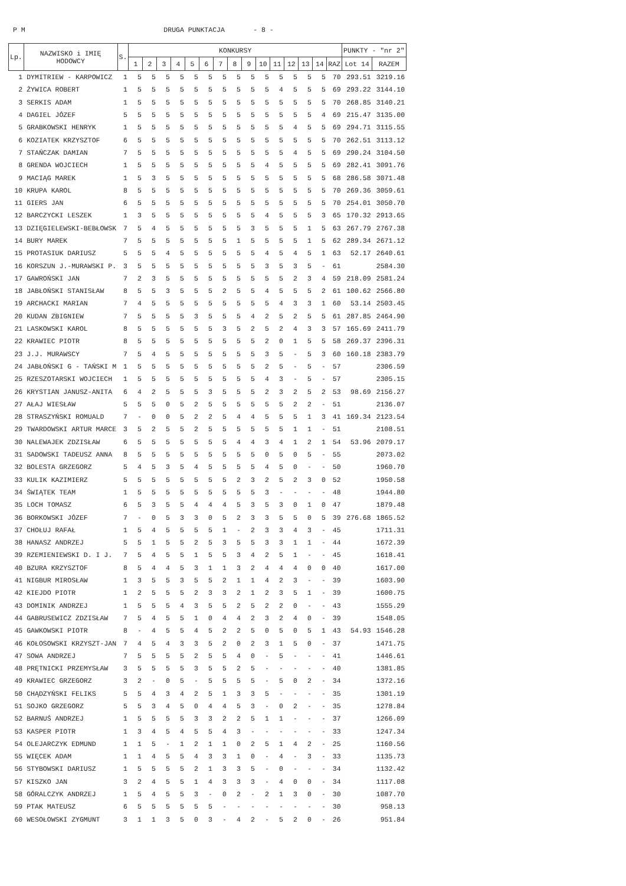P M DRUGA PUNKTACJA - 8 -
| Lp. | NAZWISKO i IMIĘ HODOWCY | S. | KONKURSY | | | | | | | | | | | | | | | PUNKTY - "nr 2" | |
| --- | --- | --- | --- | --- | --- | --- | --- | --- | --- | --- | --- | --- | --- | --- | --- | --- | --- | --- | --- |
| | | | 1 | 2 | 3 | 4 | 5 | 6 | 7 | 8 | 9 | 10 | 11 | 12 | 13 | 14 | RAZ | Lot 14 | RAZEM |
| 1 | DYMITRIEW - KARPOWICZ | 1 | 5 | 5 | 5 | 5 | 5 | 5 | 5 | 5 | 5 | 5 | 5 | 5 | 5 | 5 | 70 | 293.51 | 3219.16 |
| 2 | ŻYWICA ROBERT | 1 | 5 | 5 | 5 | 5 | 5 | 5 | 5 | 5 | 5 | 5 | 4 | 5 | 5 | 5 | 69 | 293.22 | 3144.10 |
| 3 | SERKIS ADAM | 1 | 5 | 5 | 5 | 5 | 5 | 5 | 5 | 5 | 5 | 5 | 5 | 5 | 5 | 5 | 70 | 268.85 | 3140.21 |
| 4 | DAGIEL JÓZEF | 5 | 5 | 5 | 5 | 5 | 5 | 5 | 5 | 5 | 5 | 5 | 5 | 5 | 5 | 4 | 69 | 215.47 | 3135.00 |
| 5 | GRABKOWSKI HENRYK | 1 | 5 | 5 | 5 | 5 | 5 | 5 | 5 | 5 | 5 | 5 | 5 | 4 | 5 | 5 | 69 | 294.71 | 3115.55 |
| 6 | KOZIATEK KRZYSZTOF | 6 | 5 | 5 | 5 | 5 | 5 | 5 | 5 | 5 | 5 | 5 | 5 | 5 | 5 | 5 | 70 | 262.51 | 3113.12 |
| 7 | STAŃCZAK DAMIAN | 7 | 5 | 5 | 5 | 5 | 5 | 5 | 5 | 5 | 5 | 5 | 5 | 4 | 5 | 5 | 69 | 290.24 | 3104.50 |
| 8 | GRENDA WOJCIECH | 1 | 5 | 5 | 5 | 5 | 5 | 5 | 5 | 5 | 5 | 4 | 5 | 5 | 5 | 5 | 69 | 282.41 | 3091.76 |
| 9 | MACIĄG MAREK | 1 | 5 | 3 | 5 | 5 | 5 | 5 | 5 | 5 | 5 | 5 | 5 | 5 | 5 | 5 | 68 | 286.58 | 3071.48 |
| 10 | KRUPA KAROL | 8 | 5 | 5 | 5 | 5 | 5 | 5 | 5 | 5 | 5 | 5 | 5 | 5 | 5 | 5 | 70 | 269.36 | 3059.61 |
| 11 | GIERS JAN | 6 | 5 | 5 | 5 | 5 | 5 | 5 | 5 | 5 | 5 | 5 | 5 | 5 | 5 | 5 | 70 | 254.01 | 3050.70 |
| 12 | BARCZYCKI LESZEK | 1 | 3 | 5 | 5 | 5 | 5 | 5 | 5 | 5 | 5 | 4 | 5 | 5 | 5 | 3 | 65 | 170.32 | 2913.65 |
| 13 | DZIĘGIELEWSKI-BEBŁOWSK | 7 | 5 | 4 | 5 | 5 | 5 | 5 | 5 | 5 | 3 | 5 | 5 | 5 | 1 | 5 | 63 | 267.79 | 2767.38 |
| 14 | BURY MAREK | 7 | 5 | 5 | 5 | 5 | 5 | 5 | 5 | 1 | 5 | 5 | 5 | 5 | 1 | 5 | 62 | 289.34 | 2671.12 |
| 15 | PROTASIUK DARIUSZ | 5 | 5 | 5 | 4 | 5 | 5 | 5 | 5 | 5 | 5 | 4 | 5 | 4 | 5 | 1 | 63 | 52.17 | 2640.61 |
| 16 | KORSZUN J.-MURAWSKI P. | 3 | 5 | 5 | 5 | 5 | 5 | 5 | 5 | 5 | 5 | 3 | 5 | 3 | 5 | - | 61 | | 2584.30 |
| 17 | GAWROŃSKI JAN | 7 | 2 | 3 | 5 | 5 | 5 | 5 | 5 | 5 | 5 | 5 | 5 | 2 | 3 | 4 | 59 | 218.09 | 2581.24 |
| 18 | JABŁOŃSKI STANISŁAW | 8 | 5 | 5 | 3 | 5 | 5 | 5 | 2 | 5 | 5 | 4 | 5 | 5 | 5 | 2 | 61 | 100.62 | 2566.80 |
| 19 | ARCHACKI MARIAN | 7 | 4 | 5 | 5 | 5 | 5 | 5 | 5 | 5 | 5 | 5 | 4 | 3 | 3 | 1 | 60 | 53.14 | 2503.45 |
| 20 | KUDAN ZBIGNIEW | 7 | 5 | 5 | 5 | 5 | 3 | 5 | 5 | 5 | 4 | 2 | 5 | 2 | 5 | 5 | 61 | 287.85 | 2464.90 |
| 21 | LASKOWSKI KAROL | 8 | 5 | 5 | 5 | 5 | 5 | 5 | 3 | 5 | 2 | 5 | 2 | 4 | 3 | 3 | 57 | 165.69 | 2411.79 |
| 22 | KRAWIEC PIOTR | 8 | 5 | 5 | 5 | 5 | 5 | 5 | 5 | 5 | 5 | 2 | 0 | 1 | 5 | 5 | 58 | 269.37 | 2396.31 |
| 23 | J.J. MURAWSCY | 7 | 5 | 4 | 5 | 5 | 5 | 5 | 5 | 5 | 5 | 3 | 5 | - | 5 | 3 | 60 | 160.18 | 2383.79 |
| 24 | JABŁOŃSKI G - TAŃSKI M | 1 | 5 | 5 | 5 | 5 | 5 | 5 | 5 | 5 | 5 | 2 | 5 | - | 5 | - | 57 | | 2306.59 |
| 25 | RZESZOTARSKI WOJCIECH | 1 | 5 | 5 | 5 | 5 | 5 | 5 | 5 | 5 | 5 | 4 | 3 | - | 5 | - | 57 | | 2305.15 |
| 26 | KRYSTIAN JANUSZ-ANITA | 6 | 4 | 2 | 5 | 5 | 5 | 3 | 5 | 5 | 5 | 2 | 3 | 2 | 5 | 2 | 53 | 98.69 | 2156.27 |
| 27 | AŁAJ WIESŁAW | 5 | 5 | 5 | 0 | 5 | 2 | 5 | 5 | 5 | 5 | 5 | 5 | 2 | 2 | - | 51 | | 2136.07 |
| 28 | STRASZYŃSKI ROMUALD | 7 | - | 0 | 0 | 5 | 2 | 2 | 5 | 4 | 4 | 5 | 5 | 5 | 1 | 3 | 41 | 169.34 | 2123.54 |
| 29 | TWARDOWSKI ARTUR MARCE | 3 | 5 | 2 | 5 | 5 | 2 | 5 | 5 | 5 | 5 | 5 | 5 | 1 | 1 | - | 51 | | 2108.51 |
| 30 | NALEWAJEK ZDZISŁAW | 6 | 5 | 5 | 5 | 5 | 5 | 5 | 5 | 4 | 4 | 3 | 4 | 1 | 2 | 1 | 54 | 53.96 | 2079.17 |
| 31 | SADOWSKI TADEUSZ ANNA | 8 | 5 | 5 | 5 | 5 | 5 | 5 | 5 | 5 | 5 | 0 | 5 | 0 | 5 | - | 55 | | 2073.02 |
| 32 | BOLESTA GRZEGORZ | 5 | 4 | 5 | 3 | 5 | 4 | 5 | 5 | 5 | 5 | 4 | 5 | 0 | - | - | 50 | | 1960.70 |
| 33 | KULIK KAZIMIERZ | 5 | 5 | 5 | 5 | 5 | 5 | 5 | 5 | 2 | 3 | 2 | 5 | 2 | 3 | 0 | 52 | | 1950.58 |
| 34 | ŚWIĄTEK TEAM | 1 | 5 | 5 | 5 | 5 | 5 | 5 | 5 | 5 | 5 | 3 | - | - | - | - | 48 | | 1944.80 |
| 35 | LOCH TOMASZ | 6 | 5 | 3 | 5 | 5 | 4 | 4 | 4 | 5 | 3 | 5 | 3 | 0 | 1 | 0 | 47 | | 1879.48 |
| 36 | BORKOWSKI JÓZEF | 7 | - | 0 | 5 | 3 | 3 | 0 | 5 | 2 | 3 | 3 | 5 | 5 | 0 | 5 | 39 | 276.68 | 1865.52 |
| 37 | CHOŁUJ RAFAŁ | 1 | 5 | 4 | 5 | 5 | 5 | 5 | 1 | - | 2 | 3 | 3 | 4 | 3 | - | 45 | | 1711.31 |
| 38 | HANASZ ANDRZEJ | 5 | 5 | 1 | 5 | 5 | 2 | 5 | 3 | 5 | 5 | 3 | 3 | 1 | 1 | - | 44 | | 1672.39 |
| 39 | RZEMIENIEWSKI D. I J. | 7 | 5 | 4 | 5 | 5 | 1 | 5 | 5 | 3 | 4 | 2 | 5 | 1 | - | - | 45 | | 1618.41 |
| 40 | BZURA KRZYSZTOF | 8 | 5 | 4 | 4 | 5 | 3 | 1 | 1 | 3 | 2 | 4 | 4 | 4 | 0 | 0 | 40 | | 1617.00 |
| 41 | NIGBUR MIROSŁAW | 1 | 3 | 5 | 5 | 3 | 5 | 5 | 2 | 1 | 1 | 4 | 2 | 3 | - | - | 39 | | 1603.90 |
| 42 | KIEJDO PIOTR | 1 | 2 | 5 | 5 | 5 | 2 | 3 | 3 | 2 | 1 | 2 | 3 | 5 | 1 | - | 39 | | 1600.75 |
| 43 | DOMINIK ANDRZEJ | 1 | 5 | 5 | 5 | 4 | 3 | 5 | 5 | 2 | 5 | 2 | 2 | 0 | - | - | 43 | | 1555.29 |
| 44 | GABRUSEWICZ ZDZISŁAW | 7 | 5 | 4 | 5 | 5 | 1 | 0 | 4 | 4 | 2 | 3 | 2 | 4 | 0 | - | 39 | | 1548.05 |
| 45 | GAWKOWSKI PIOTR | 8 | - | 4 | 5 | 5 | 4 | 5 | 2 | 2 | 5 | 0 | 5 | 0 | 5 | 1 | 43 | 54.93 | 1546.28 |
| 46 | KOŁOSOWSKI KRZYSZT-JAN | 7 | 4 | 5 | 4 | 3 | 3 | 5 | 2 | 0 | 2 | 3 | 1 | 5 | 0 | - | 37 | | 1471.75 |
| 47 | SOWA ANDRZEJ | 7 | 5 | 5 | 5 | 5 | 2 | 5 | 5 | 4 | 0 | - | 5 | - | - | - | 41 | | 1446.61 |
| 48 | PRĘTNICKI PRZEMYSŁAW | 3 | 5 | 5 | 5 | 5 | 3 | 5 | 5 | 2 | 5 | - | - | - | - | - | 40 | | 1381.85 |
| 49 | KRAWIEC GRZEGORZ | 3 | 2 | - | 0 | 5 | - | 5 | 5 | 5 | 5 | - | 5 | 0 | 2 | - | 34 | | 1372.16 |
| 50 | CHĄDZYŃSKI FELIKS | 5 | 5 | 4 | 3 | 4 | 2 | 5 | 1 | 3 | 3 | 5 | - | - | - | - | 35 | | 1301.19 |
| 51 | SOJKO GRZEGORZ | 5 | 5 | 3 | 4 | 5 | 0 | 4 | 4 | 5 | 3 | - | 0 | 2 | - | - | 35 | | 1278.84 |
| 52 | BARNUŚ ANDRZEJ | 1 | 5 | 5 | 5 | 5 | 3 | 3 | 2 | 2 | 5 | 1 | 1 | - | - | - | 37 | | 1266.09 |
| 53 | KASPER PIOTR | 1 | 3 | 4 | 5 | 4 | 5 | 5 | 4 | 3 | - | - | - | - | - | - | 33 | | 1247.34 |
| 54 | OLEJARCZYK EDMUND | 1 | 1 | 5 | - | 1 | 2 | 1 | 1 | 0 | 2 | 5 | 1 | 4 | 2 | - | 25 | | 1160.56 |
| 55 | WIĘCEK ADAM | 1 | 1 | 4 | 5 | 5 | 4 | 3 | 3 | 1 | 0 | - | 4 | - | 3 | - | 33 | | 1135.73 |
| 56 | STYBOWSKI DARIUSZ | 1 | 5 | 5 | 5 | 5 | 2 | 1 | 3 | 3 | 5 | - | 0 | - | - | - | 34 | | 1132.42 |
| 57 | KISZKO JAN | 3 | 2 | 4 | 5 | 5 | 1 | 4 | 3 | 3 | 3 | - | 4 | 0 | 0 | - | 34 | | 1117.08 |
| 58 | GÓRALCZYK ANDRZEJ | 1 | 5 | 4 | 5 | 5 | 3 | - | 0 | 2 | - | 2 | 1 | 3 | 0 | - | 30 | | 1087.70 |
| 59 | PTAK MATEUSZ | 6 | 5 | 5 | 5 | 5 | 5 | 5 | - | - | - | - | - | - | - | - | 30 | | 958.13 |
| 60 | WESOŁOWSKI ZYGMUNT | 3 | 1 | 1 | 3 | 5 | 0 | 3 | - | 4 | 2 | - | 5 | 2 | 0 | - | 26 | | 951.84 |